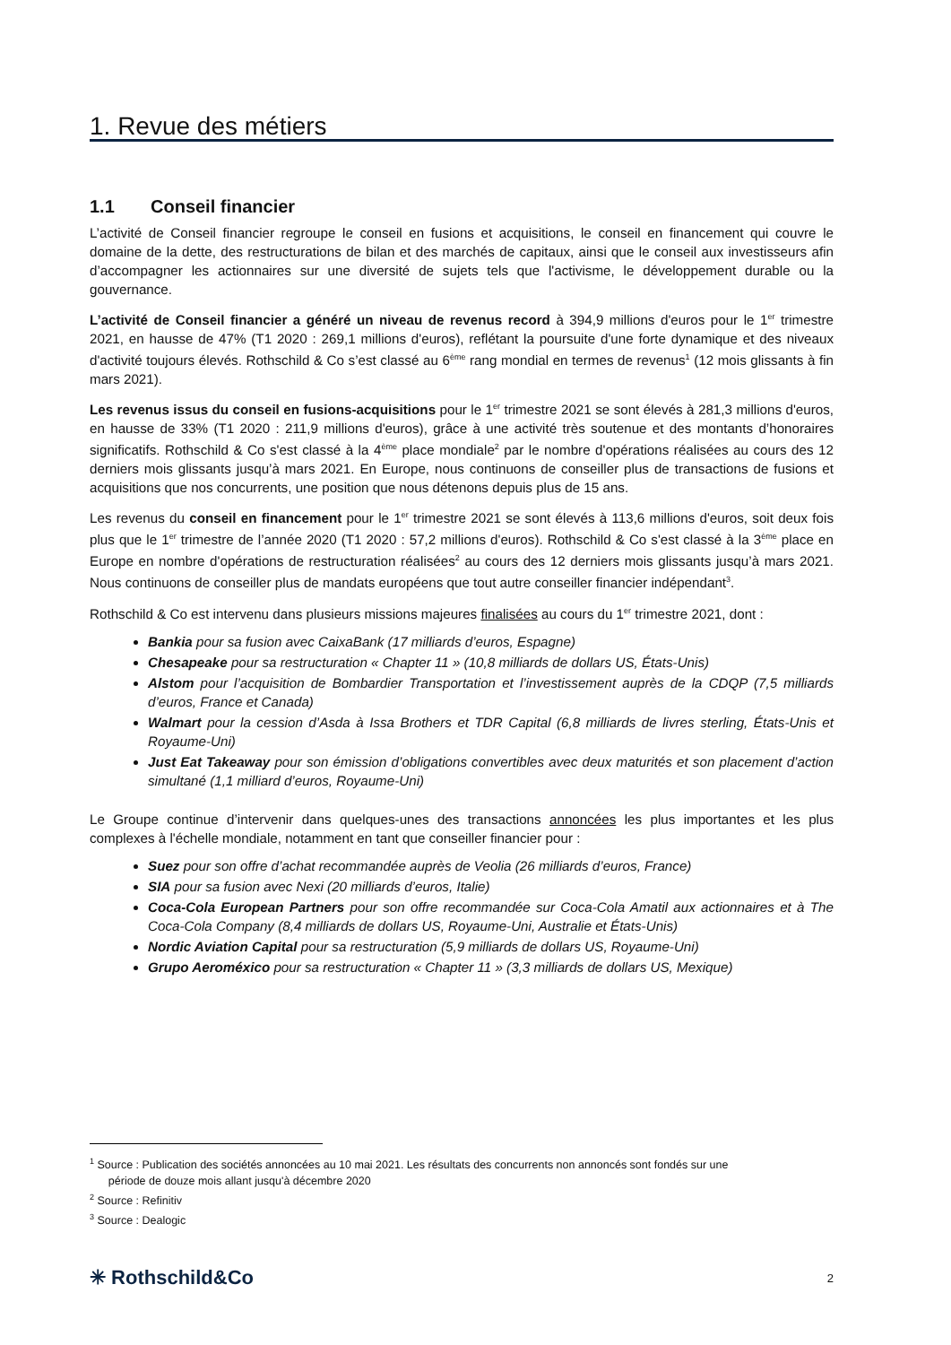1. Revue des métiers
1.1 Conseil financier
L’activité de Conseil financier regroupe le conseil en fusions et acquisitions, le conseil en financement qui couvre le domaine de la dette, des restructurations de bilan et des marchés de capitaux, ainsi que le conseil aux investisseurs afin d’accompagner les actionnaires sur une diversité de sujets tels que l'activisme, le développement durable ou la gouvernance.
L’activité de Conseil financier a généré un niveau de revenus record à 394,9 millions d'euros pour le 1<sup>er</sup> trimestre 2021, en hausse de 47% (T1 2020 : 269,1 millions d'euros), reflétant la poursuite d'une forte dynamique et des niveaux d'activité toujours élevés. Rothschild & Co s’est classé au 6<sup>ème</sup> rang mondial en termes de revenus<sup>1</sup> (12 mois glissants à fin mars 2021).
Les revenus issus du conseil en fusions-acquisitions pour le 1<sup>er</sup> trimestre 2021 se sont élevés à 281,3 millions d'euros, en hausse de 33% (T1 2020 : 211,9 millions d'euros), grâce à une activité très soutenue et des montants d’honoraires significatifs. Rothschild & Co s'est classé à la 4<sup>ème</sup> place mondiale<sup>2</sup> par le nombre d'opérations réalisées au cours des 12 derniers mois glissants jusqu’à mars 2021. En Europe, nous continuons de conseiller plus de transactions de fusions et acquisitions que nos concurrents, une position que nous détenons depuis plus de 15 ans.
Les revenus du conseil en financement pour le 1<sup>er</sup> trimestre 2021 se sont élevés à 113,6 millions d'euros, soit deux fois plus que le 1<sup>er</sup> trimestre de l’année 2020 (T1 2020 : 57,2 millions d'euros). Rothschild & Co s'est classé à la 3<sup>ème</sup> place en Europe en nombre d'opérations de restructuration réalisées<sup>2</sup> au cours des 12 derniers mois glissants jusqu’à mars 2021. Nous continuons de conseiller plus de mandats européens que tout autre conseiller financier indépendant<sup>3</sup>.
Rothschild & Co est intervenu dans plusieurs missions majeures finalisées au cours du 1<sup>er</sup> trimestre 2021, dont :
Bankia pour sa fusion avec CaixaBank (17 milliards d’euros, Espagne)
Chesapeake pour sa restructuration « Chapter 11 » (10,8 milliards de dollars US, États-Unis)
Alstom pour l’acquisition de Bombardier Transportation et l’investissement auprès de la CDQP (7,5 milliards d’euros, France et Canada)
Walmart pour la cession d’Asda à Issa Brothers et TDR Capital (6,8 milliards de livres sterling, États-Unis et Royaume-Uni)
Just Eat Takeaway pour son émission d’obligations convertibles avec deux maturités et son placement d’action simultané (1,1 milliard d’euros, Royaume-Uni)
Le Groupe continue d’intervenir dans quelques-unes des transactions annoncées les plus importantes et les plus complexes à l'échelle mondiale, notamment en tant que conseiller financier pour :
Suez pour son offre d’achat recommandée auprès de Veolia (26 milliards d’euros, France)
SIA pour sa fusion avec Nexi (20 milliards d’euros, Italie)
Coca-Cola European Partners pour son offre recommandée sur Coca-Cola Amatil aux actionnaires et à The Coca-Cola Company (8,4 milliards de dollars US, Royaume-Uni, Australie et États-Unis)
Nordic Aviation Capital pour sa restructuration (5,9 milliards de dollars US, Royaume-Uni)
Grupo Aeroméxico pour sa restructuration « Chapter 11 » (3,3 milliards de dollars US, Mexique)
<sup>1</sup> Source : Publication des sociétés annoncées au 10 mai 2021. Les résultats des concurrents non annoncés sont fondés sur une
période de douze mois allant jusqu'à décembre 2020
<sup>2</sup> Source : Refinitiv
<sup>3</sup> Source : Dealogic
✳ Rothschild&Co 2